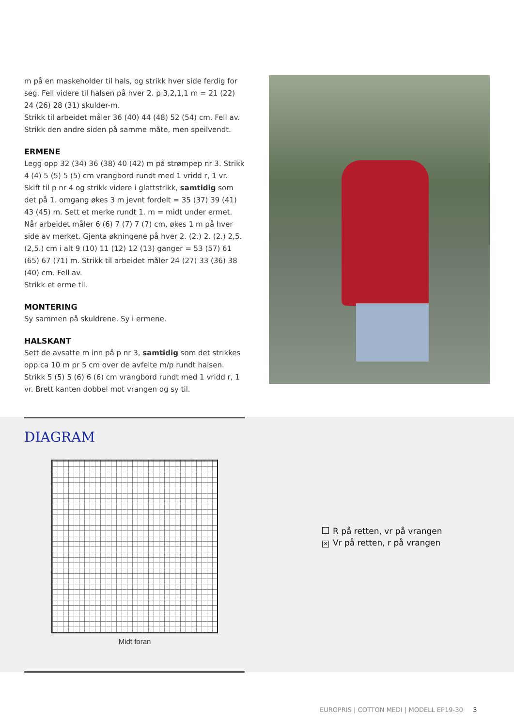m på en maskeholder til hals, og strikk hver side ferdig for seg. Fell videre til halsen på hver 2. p 3,2,1,1 m = 21 (22) 24 (26) 28 (31) skulder-m.
Strikk til arbeidet måler 36 (40) 44 (48) 52 (54) cm. Fell av.
Strikk den andre siden på samme måte, men speilvendt.
ERMENE
Legg opp 32 (34) 36 (38) 40 (42) m på strømpep nr 3. Strikk 4 (4) 5 (5) 5 (5) cm vrangbord rundt med 1 vridd r, 1 vr. Skift til p nr 4 og strikk videre i glattstrikk, samtidig som det på 1. omgang økes 3 m jevnt fordelt = 35 (37) 39 (41) 43 (45) m. Sett et merke rundt 1. m = midt under ermet. Når arbeidet måler 6 (6) 7 (7) 7 (7) cm, økes 1 m på hver side av merket. Gjenta økningene på hver 2. (2.) 2. (2.) 2,5. (2,5.) cm i alt 9 (10) 11 (12) 12 (13) ganger = 53 (57) 61 (65) 67 (71) m. Strikk til arbeidet måler 24 (27) 33 (36) 38 (40) cm. Fell av.
Strikk et erme til.
MONTERING
Sy sammen på skuldrene. Sy i ermene.
HALSKANT
Sett de avsatte m inn på p nr 3, samtidig som det strikkes opp ca 10 m pr 5 cm over de avfelte m/p rundt halsen. Strikk 5 (5) 5 (6) 6 (6) cm vrangbord rundt med 1 vridd r, 1 vr. Brett kanten dobbel mot vrangen og sy til.
DIAGRAM
Midt foran
R på retten, vr på vrangen
✕ Vr på retten, r på vrangen
EUROPRIS | COTTON MEDI | MODELL EP19-30 3